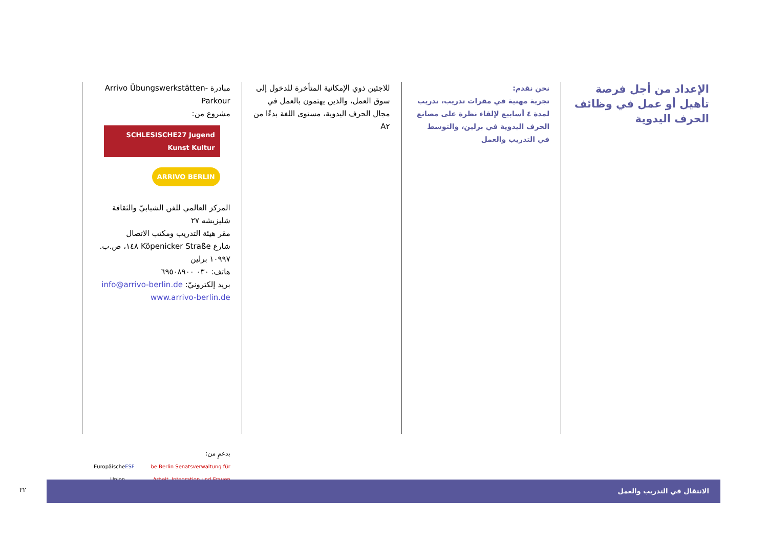الإعداد من أجل فرصة تأهيل أو عمل في وظائف الحرف اليدوية
نحن نقدم:
تجربة مهنية في مقرات تدريب، تدريب لمدة ٤ أسابيع لإلقاء نظرة على مصانع الحرف اليدوية في برلين، والتوسط في التدريب والعمل
للاجئين ذوي الإمكانية المتأخرة للدخول إلى سوق العمل، والذين يهتمون بالعمل في مجال الحرف اليدوية، مستوى اللغة بدءًا من A٢
مبادرة Arrivo Übungswerkstätten-Parkour
مشروع من:
SCHLESISCHE27 Jugend Kunst Kultur ARRIVO BERLIN
المركز العالمي للفن الشبابيّ والثقافة
شليزيشه ٢٧
مقر هيئة التدريب ومكتب الاتصال
شارع Köpenicker Straße ١٤٨، ص.ب. ١٠٩٩٧ برلين
هاتف: ٠٣٠ ٦٩٥٠٨٩٠٠
بريد إلكترونيّ: info@arrivo-berlin.de
www.arrivo-berlin.de
بدعمٍ من:
be Berlin Senatsverwaltung für Arbeit, Integration und Frauen ESF Europäische Union
٢٢
الانتقال في التدريب والعمل